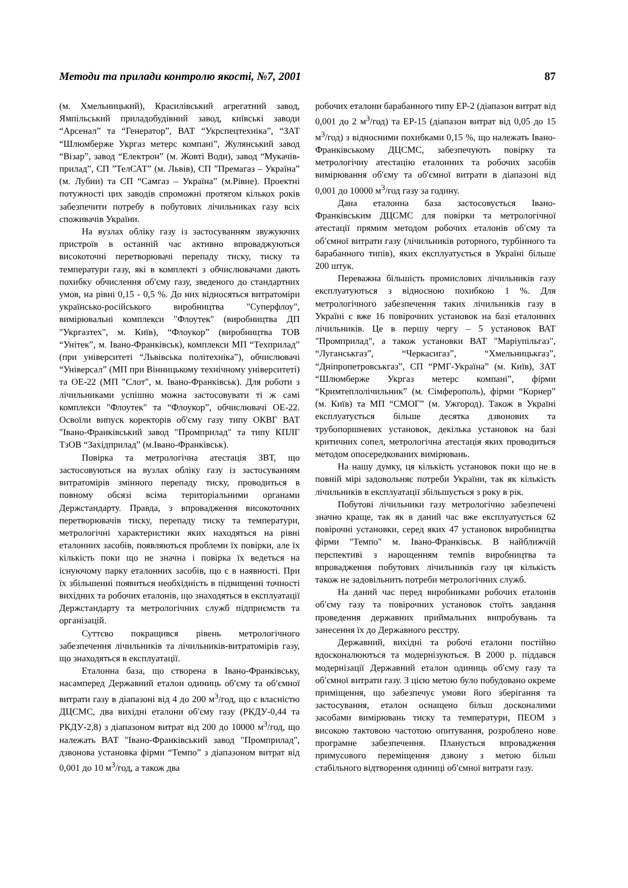Методи та прилади контролю якості, №7, 2001 87
(м. Хмельницький), Красилівський агрегатний завод, Ямпільський приладобудівний завод, київські заводи “Арсенал” та “Генератор”, ВАТ “Укрспецтехніка”, “ЗАТ “Шлюмберже Укргаз метерс компані”, Жулянський завод “Візар”, завод “Електрон” (м. Жовті Води), завод “Мукачів-прилад”, СП ”ТелСАТ” (м. Львів), СП ”Премагаз – Україна” (м. Лубни) та СП “Самгаз – Україна” (м.Рівне). Проектні потужності цих заводів спроможні протягом кількох років забезпечити потребу в побутових лічильниках газу всіх споживачів України.
На вузлах обліку газу із застосуванням звужуючих пристроїв в останній час активно впроваджуються високоточні перетворювачі перепаду тиску, тиску та температури газу, які в комплекті з обчислювачами дають похибку обчислення об′єму газу, зведеного до стандартних умов, на рівні 0,15 - 0,5 %. До них відносяться витратоміри українсько-російського виробництва "Суперфлоу", вимірювальні комплекси "Флоутек" (виробництва ДП "Укргазтех", м. Київ), “Флоукор” (виробництва ТОВ “Унітек”, м. Івано-Франківськ), комплекси МП “Техприлад” (при університеті “Львівська політехніка”), обчислювачі “Універсал” (МП при Вінницькому технічному університеті) та ОЕ-22 (МП "Слот", м. Івано-Франківськ). Для роботи з лічильниками успішно можна застосовувати ті ж самі комплекси "Флоутек" та “Флоукор”, обчислювачі ОЕ-22. Освоїли випуск коректорів об′єму газу типу ОКВГ ВАТ "Івано-Франківський завод "Промприлад" та типу КПЛГ ТзОВ “Західприлад” (м.Івано-Франківськ).
Повірка та метрологічна атестація ЗВТ, що застосовуються на вузлах обліку газу із застосуванням витратомірів змінного перепаду тиску, проводиться в повному обсязі всіма територіальними органами Держстандарту. Правда, з впровадження високоточних перетворювачів тиску, перепаду тиску та температури, метрологічні характеристики яких находяться на рівні еталонних засобів, появляються проблеми їх повірки, але їх кількість поки що не значна і повірка їх ведеться на існуючому парку еталонних засобів, що є в наявності. При їх збільшенні появиться необхідність в підвищенні точності вихідних та робочих еталонів, що знаходяться в експлуатації Держстандарту та метрологічних служб підприємств та організацій.
Суттєво покращився рівень метрологічного забезпечення лічильників та лічильників-витратомірів газу, що знаходяться в експлуатації.
Еталонна база, що створена в Івано-Франківську, насамперед Державний еталон одиниць об′єму та об′ємної витрати газу в діапазоні від 4 до 200 м<sup>3</sup>/год, що є власністю ДЦСМС, два вихідні еталони об′єму газу (РКДУ-0,44 та РКДУ-2,8) з діапазоном витрат від 200 до 10000 м<sup>3</sup>/год, що належать ВАТ "Івано-Франківський завод "Промприлад", дзвонова установка фірми “Темпо” з діапазоном витрат від 0,001 до 10 м<sup>3</sup>/год, а також два
робочих еталони барабанного типу ЕР-2 (діапазон витрат від 0,001 до 2 м<sup>3</sup>/год) та ЕР-15 (діапазон витрат від 0,05 до 15 м<sup>3</sup>/год) з відносними похибками 0,15 %, що належать Івано-Франківському ДЦСМС, забезпечують повірку та метрологічну атестацію еталонних та робочих засобів вимірювання об′єму та об′ємної витрати в діапазоні від 0,001 до 10000 м<sup>3</sup>/год газу за годину.
Дана еталонна база застосовується Івано-Франківським ДЦСМС для повірки та метрологічної атестації прямим методом робочих еталонів об′єму та об′ємної витрати газу (лічильників роторного, турбінного та барабанного типів), яких експлуатується в Україні більше 200 штук.
Переважна більшість промислових лічильників газу експлуатуються з відносною похибкою 1 %. Для метрологічного забезпечення таких лічильників газу в Україні є вже 16 повірочних установок на базі еталонних лічильників. Це в першу чергу – 5 установок ВАТ "Промприлад", а також установки ВАТ "Маріупільгаз", “Луганськгаз”, “Черкасигаз”, “Хмельницькгаз”, “Дніпропетровськгаз”, СП “РМГ-Україна” (м. Київ), ЗАТ “Шлюмберже Укргаз метерс компані”, фірми “Кримтеплолічильник” (м. Сімферополь), фірми “Корнер” (м. Київ) та МП “СМОГ” (м. Ужгород). Також в Україні експлуатується більше десятка дзвонових та трубопоршневих установок, декілька установок на базі критичних сопел, метрологічна атестація яких проводиться методом опосередкованих вимірювань.
На нашу думку, ця кількість установок поки що не в повній мірі задовольняє потреби України, так як кількість лічильників в експлуатації збільшується з року в рік.
Побутові лічильники газу метрологічно забезпечені значно краще, так як в даний час вже експлуатується 62 повірочні установки, серед яких 47 установок виробництва фірми "Темпо" м. Івано-Франківськ. В найближчій перспективі з нарощенням темпів виробництва та впровадження побутових лічильників газу ця кількість також не задовільнить потреби метрологічних служб.
На даний час перед виробниками робочих еталонів об′єму газу та повірочних установок стоїть завдання проведення державних приймальних випробувань та занесення їх до Державного реєстру.
Державний, вихідні та робочі еталони постійно вдосконалюються та модернізуються. В 2000 р. піддався модернізації Державний еталон одиниць об′єму газу та об′ємної витрати газу. З цією метою було побудовано окреме приміщення, що забезпечує умови його зберігання та застосування, еталон оснащено більш досконалими засобами вимірювань тиску та температури, ПЕОМ з високою тактовою частотою опитування, розроблено нове програмне забезпечення. Планується впровадження примусового переміщення дзвону з метою більш стабільного відтворення одиниці об′ємної витрати газу.